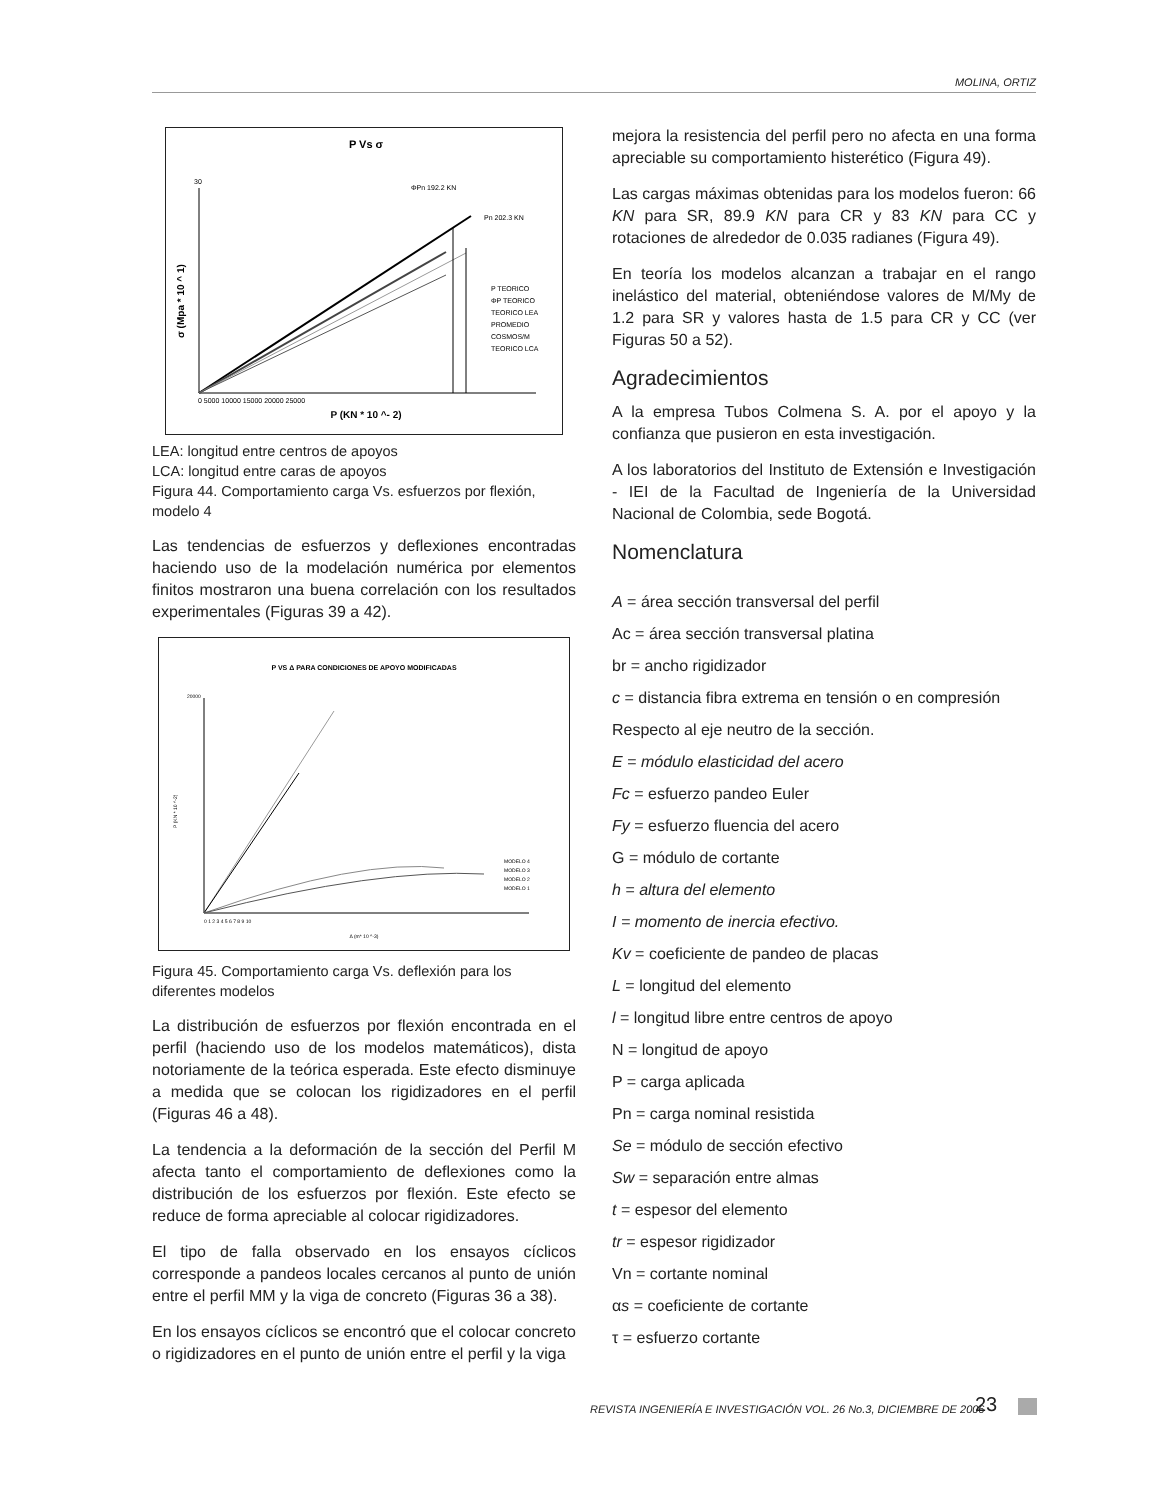MOLINA, ORTIZ
P Vs σ
ΦPn 192.2 KN
Pn 202.3 KN
P TEORICO
ΦP TEORICO
TEORICO LEA
PROMEDIO
COSMOS/M
TEORICO LCA
30
0 5000 10000 15000 20000 25000
P (KN * 10 ^- 2)
σ (Mpa * 10 ^ 1)
LEA: longitud entre centros de apoyos
LCA: longitud entre caras de apoyos
Figura 44. Comportamiento carga Vs. esfuerzos por flexión, modelo 4
Las tendencias de esfuerzos y deflexiones encontradas haciendo uso de la modelación numérica por elementos finitos mostraron una buena correlación con los resultados experimentales (Figuras 39 a 42).
P VS Δ PARA CONDICIONES DE APOYO MODIFICADAS
MODELO 4
MODELO 3
MODELO 2
MODELO 1
20000
0 1 2 3 4 5 6 7 8 9 10
Δ (m* 10 ^-3)
P (KN * 10 ^-2)
Figura 45. Comportamiento carga Vs. deflexión para los diferentes modelos
La distribución de esfuerzos por flexión encontrada en el perfil (haciendo uso de los modelos matemáticos), dista notoriamente de la teórica esperada. Este efecto disminuye a medida que se colocan los rigidizadores en el perfil (Figuras 46 a 48).
La tendencia a la deformación de la sección del Perfil M afecta tanto el comportamiento de deflexiones como la distribución de los esfuerzos por flexión. Este efecto se reduce de forma apreciable al colocar rigidizadores.
El tipo de falla observado en los ensayos cíclicos corresponde a pandeos locales cercanos al punto de unión entre el perfil MM y la viga de concreto (Figuras 36 a 38).
En los ensayos cíclicos se encontró que el colocar concreto o rigidizadores en el punto de unión entre el perfil y la viga
mejora la resistencia del perfil pero no afecta en una forma apreciable su comportamiento histerético (Figura 49).
Las cargas máximas obtenidas para los modelos fueron: 66 KN para SR, 89.9 KN para CR y 83 KN para CC y rotaciones de alrededor de 0.035 radianes (Figura 49).
En teoría los modelos alcanzan a trabajar en el rango inelástico del material, obteniéndose valores de M/My de 1.2 para SR y valores hasta de 1.5 para CR y CC (ver Figuras 50 a 52).
Agradecimientos
A la empresa Tubos Colmena S. A. por el apoyo y la confianza que pusieron en esta investigación.
A los laboratorios del Instituto de Extensión e Investigación - IEI de la Facultad de Ingeniería de la Universidad Nacional de Colombia, sede Bogotá.
Nomenclatura
A = área sección transversal del perfil
Ac = área sección transversal platina
br = ancho rigidizador
c = distancia fibra extrema en tensión o en compresión
Respecto al eje neutro de la sección.
E = módulo elasticidad del acero
Fc = esfuerzo pandeo Euler
Fy = esfuerzo fluencia del acero
G = módulo de cortante
h = altura del elemento
I = momento de inercia efectivo.
Kv = coeficiente de pandeo de placas
L = longitud del elemento
l = longitud libre entre centros de apoyo
N = longitud de apoyo
P = carga aplicada
Pn = carga nominal resistida
Se = módulo de sección efectivo
Sw = separación entre almas
t = espesor del elemento
tr = espesor rigidizador
Vn = cortante nominal
αs = coeficiente de cortante
τ = esfuerzo cortante
REVISTA INGENIERÍA E INVESTIGACIÓN VOL. 26 No.3, DICIEMBRE DE 2006
23